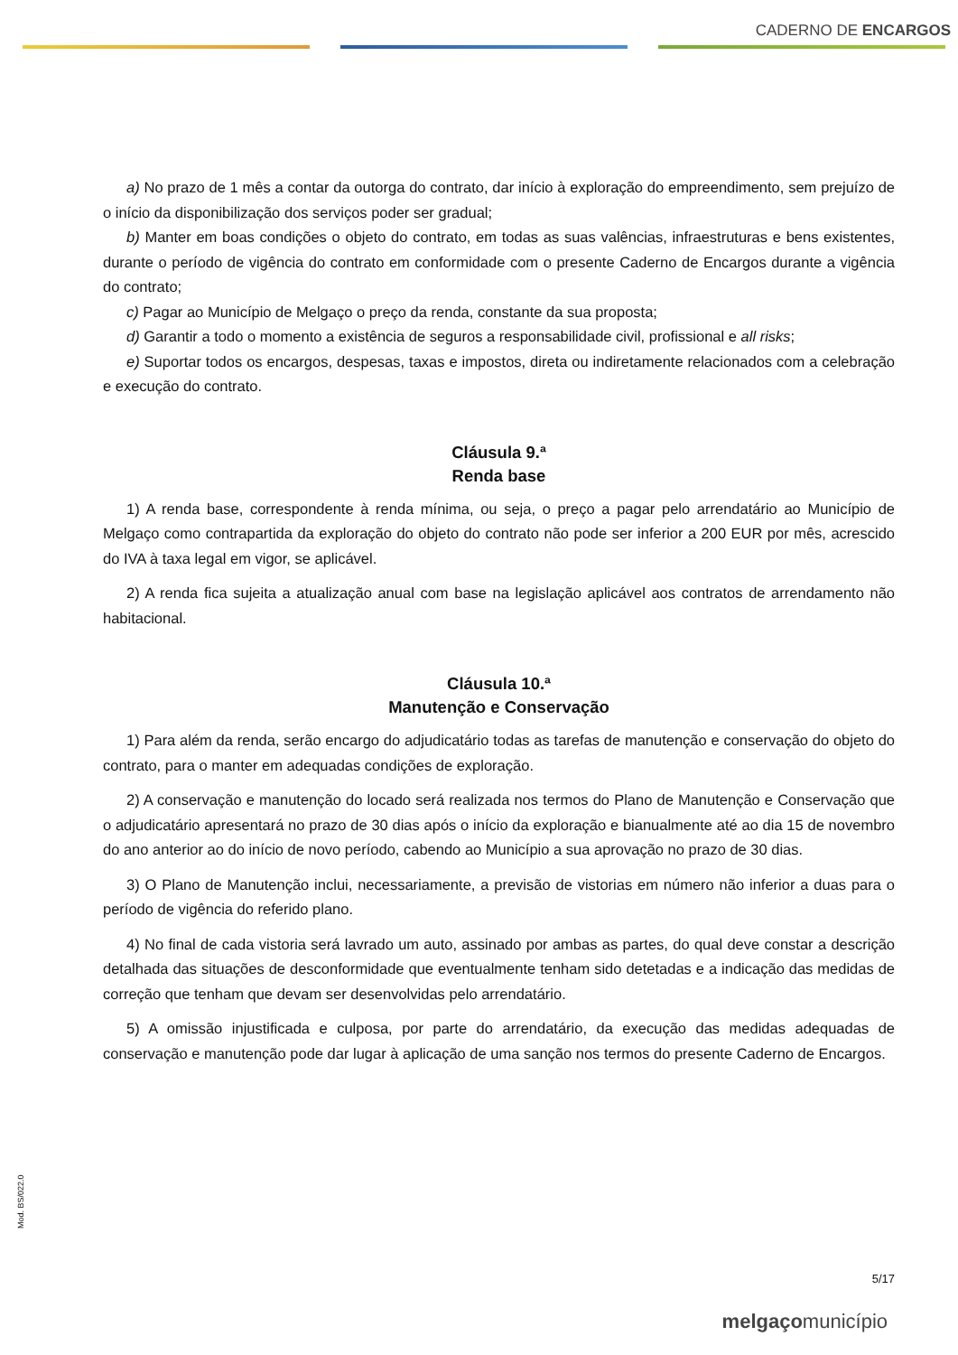CADERNO DE ENCARGOS
a) No prazo de 1 mês a contar da outorga do contrato, dar início à exploração do empreendimento, sem prejuízo de o início da disponibilização dos serviços poder ser gradual;
b) Manter em boas condições o objeto do contrato, em todas as suas valências, infraestruturas e bens existentes, durante o período de vigência do contrato em conformidade com o presente Caderno de Encargos durante a vigência do contrato;
c) Pagar ao Município de Melgaço o preço da renda, constante da sua proposta;
d) Garantir a todo o momento a existência de seguros a responsabilidade civil, profissional e all risks;
e) Suportar todos os encargos, despesas, taxas e impostos, direta ou indiretamente relacionados com a celebração e execução do contrato.
Cláusula 9.ª
Renda base
1) A renda base, correspondente à renda mínima, ou seja, o preço a pagar pelo arrendatário ao Município de Melgaço como contrapartida da exploração do objeto do contrato não pode ser inferior a 200 EUR por mês, acrescido do IVA à taxa legal em vigor, se aplicável.
2) A renda fica sujeita a atualização anual com base na legislação aplicável aos contratos de arrendamento não habitacional.
Cláusula 10.ª
Manutenção e Conservação
1) Para além da renda, serão encargo do adjudicatário todas as tarefas de manutenção e conservação do objeto do contrato, para o manter em adequadas condições de exploração.
2) A conservação e manutenção do locado será realizada nos termos do Plano de Manutenção e Conservação que o adjudicatário apresentará no prazo de 30 dias após o início da exploração e bianualmente até ao dia 15 de novembro do ano anterior ao do início de novo período, cabendo ao Município a sua aprovação no prazo de 30 dias.
3) O Plano de Manutenção inclui, necessariamente, a previsão de vistorias em número não inferior a duas para o período de vigência do referido plano.
4) No final de cada vistoria será lavrado um auto, assinado por ambas as partes, do qual deve constar a descrição detalhada das situações de desconformidade que eventualmente tenham sido detetadas e a indicação das medidas de correção que tenham que devam ser desenvolvidas pelo arrendatário.
5) A omissão injustificada e culposa, por parte do arrendatário, da execução das medidas adequadas de conservação e manutenção pode dar lugar à aplicação de uma sanção nos termos do presente Caderno de Encargos.
Mod. BS/022.0
5/17
melgaçomunicípio